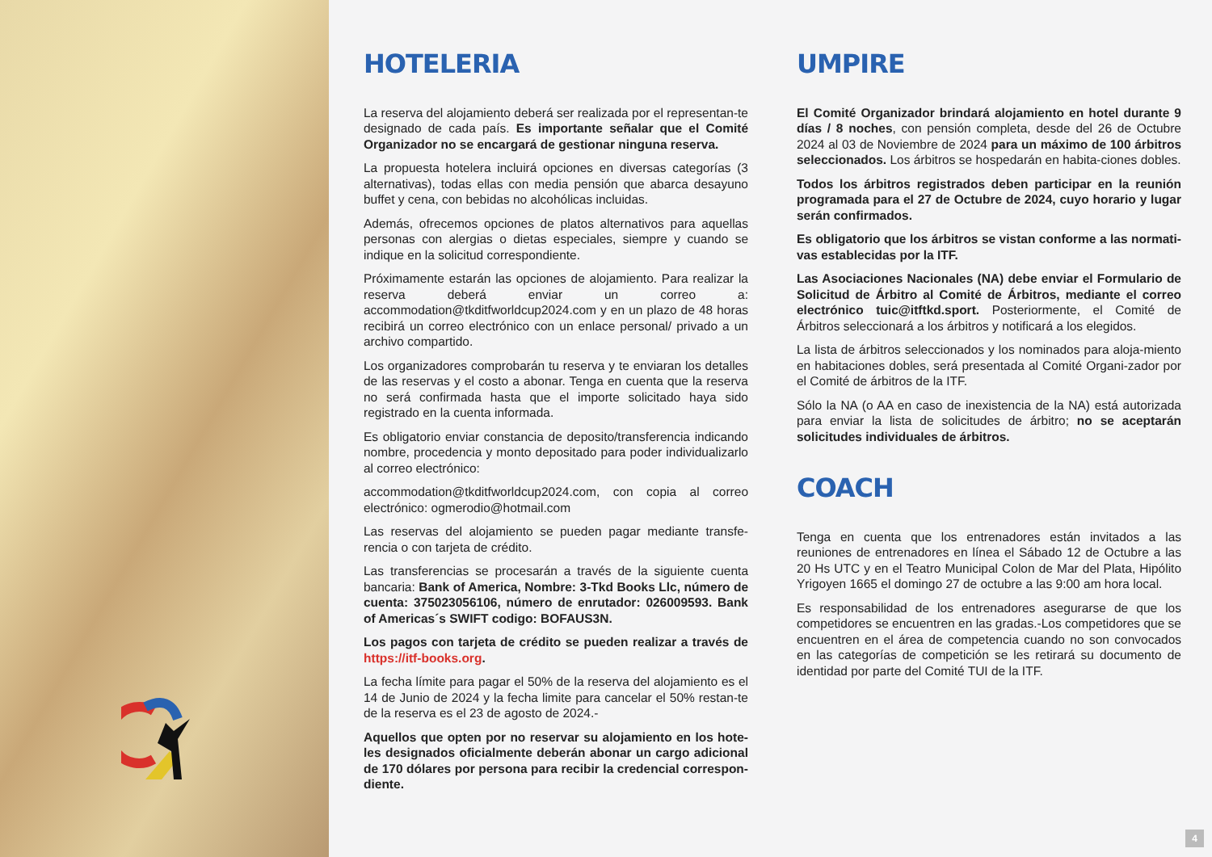HOTELERIA
La reserva del alojamiento deberá ser realizada por el representan-te designado de cada país. Es importante señalar que el Comité Organizador no se encargará de gestionar ninguna reserva.
La propuesta hotelera incluirá opciones en diversas categorías (3 alternativas), todas ellas con media pensión que abarca desayuno buffet y cena, con bebidas no alcohólicas incluidas.
Además, ofrecemos opciones de platos alternativos para aquellas personas con alergias o dietas especiales, siempre y cuando se indique en la solicitud correspondiente.
Próximamente estarán las opciones de alojamiento. Para realizar la reserva deberá enviar un correo a: accommodation@tkditfworldcup2024.com y en un plazo de 48 horas recibirá un correo electrónico con un enlace personal/ privado a un archivo compartido.
Los organizadores comprobarán tu reserva y te enviaran los detalles de las reservas y el costo a abonar. Tenga en cuenta que la reserva no será confirmada hasta que el importe solicitado haya sido registrado en la cuenta informada.
Es obligatorio enviar constancia de deposito/transferencia indicando nombre, procedencia y monto depositado para poder individualizarlo al correo electrónico:
accommodation@tkditfworldcup2024.com, con copia al correo electrónico: ogmerodio@hotmail.com
Las reservas del alojamiento se pueden pagar mediante transfe-rencia o con tarjeta de crédito.
Las transferencias se procesarán a través de la siguiente cuenta bancaria: Bank of America, Nombre: 3-Tkd Books Llc, número de cuenta: 375023056106, número de enrutador: 026009593. Bank of Americas´s SWIFT codigo: BOFAUS3N.
Los pagos con tarjeta de crédito se pueden realizar a través de https://itf-books.org.
La fecha límite para pagar el 50% de la reserva del alojamiento es el 14 de Junio de 2024 y la fecha limite para cancelar el 50% restan-te de la reserva es el 23 de agosto de 2024.-
Aquellos que opten por no reservar su alojamiento en los hote-les designados oficialmente deberán abonar un cargo adicional de 170 dólares por persona para recibir la credencial correspon-diente.
UMPIRE
El Comité Organizador brindará alojamiento en hotel durante 9 días / 8 noches, con pensión completa, desde del 26 de Octubre 2024 al 03 de Noviembre de 2024 para un máximo de 100 árbitros seleccionados. Los árbitros se hospedarán en habita-ciones dobles.
Todos los árbitros registrados deben participar en la reunión programada para el 27 de Octubre de 2024, cuyo horario y lugar serán confirmados.
Es obligatorio que los árbitros se vistan conforme a las normati-vas establecidas por la ITF.
Las Asociaciones Nacionales (NA) debe enviar el Formulario de Solicitud de Árbitro al Comité de Árbitros, mediante el correo electrónico tuic@itftkd.sport. Posteriormente, el Comité de Árbitros seleccionará a los árbitros y notificará a los elegidos.
La lista de árbitros seleccionados y los nominados para aloja-miento en habitaciones dobles, será presentada al Comité Organi-zador por el Comité de árbitros de la ITF.
Sólo la NA (o AA en caso de inexistencia de la NA) está autorizada para enviar la lista de solicitudes de árbitro; no se aceptarán solicitudes individuales de árbitros.
COACH
Tenga en cuenta que los entrenadores están invitados a las reuniones de entrenadores en línea el Sábado 12 de Octubre a las 20 Hs UTC y en el Teatro Municipal Colon de Mar del Plata, Hipólito Yrigoyen 1665 el domingo 27 de octubre a las 9:00 am hora local.
Es responsabilidad de los entrenadores asegurarse de que los competidores se encuentren en las gradas.-Los competidores que se encuentren en el área de competencia cuando no son convocados en las categorías de competición se les retirará su documento de identidad por parte del Comité TUI de la ITF.
4